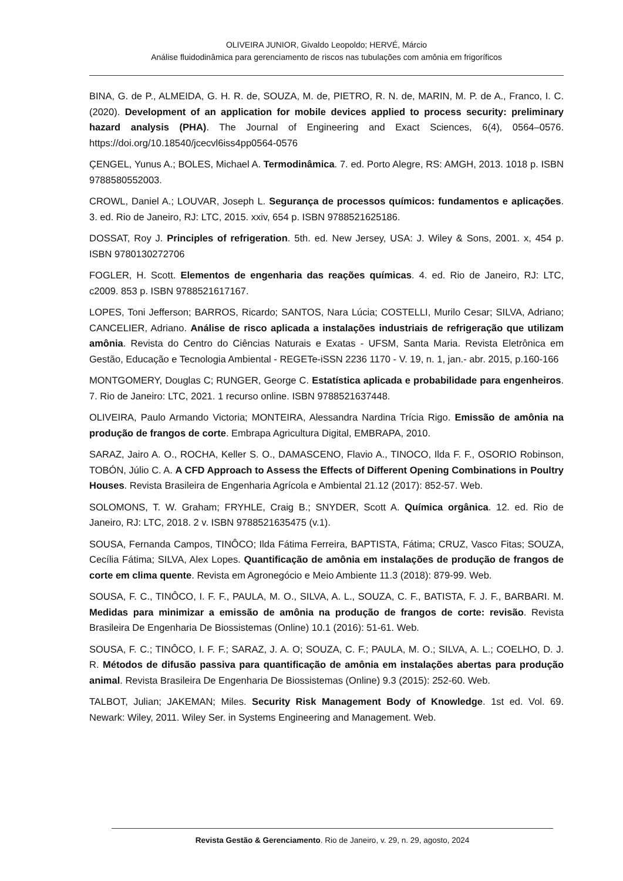OLIVEIRA JUNIOR, Givaldo Leopoldo; HERVÉ, Márcio
Análise fluidodinâmica para gerenciamento de riscos nas tubulações com amônia em frigoríficos
BINA, G. de P., ALMEIDA, G. H. R. de, SOUZA, M. de, PIETRO, R. N. de, MARIN, M. P. de A., Franco, I. C. (2020). Development of an application for mobile devices applied to process security: preliminary hazard analysis (PHA). The Journal of Engineering and Exact Sciences, 6(4), 0564–0576. https://doi.org/10.18540/jcecvl6iss4pp0564-0576
ÇENGEL, Yunus A.; BOLES, Michael A. Termodinâmica. 7. ed. Porto Alegre, RS: AMGH, 2013. 1018 p. ISBN 9788580552003.
CROWL, Daniel A.; LOUVAR, Joseph L. Segurança de processos químicos: fundamentos e aplicações. 3. ed. Rio de Janeiro, RJ: LTC, 2015. xxiv, 654 p. ISBN 9788521625186.
DOSSAT, Roy J. Principles of refrigeration. 5th. ed. New Jersey, USA: J. Wiley & Sons, 2001. x, 454 p. ISBN 9780130272706
FOGLER, H. Scott. Elementos de engenharia das reações químicas. 4. ed. Rio de Janeiro, RJ: LTC, c2009. 853 p. ISBN 9788521617167.
LOPES, Toni Jefferson; BARROS, Ricardo; SANTOS, Nara Lúcia; COSTELLI, Murilo Cesar; SILVA, Adriano; CANCELIER, Adriano. Análise de risco aplicada a instalações industriais de refrigeração que utilizam amônia. Revista do Centro do Ciências Naturais e Exatas - UFSM, Santa Maria. Revista Eletrônica em Gestão, Educação e Tecnologia Ambiental - REGETe-iSSN 2236 1170 - V. 19, n. 1, jan.- abr. 2015, p.160-166
MONTGOMERY, Douglas C; RUNGER, George C. Estatística aplicada e probabilidade para engenheiros. 7. Rio de Janeiro: LTC, 2021. 1 recurso online. ISBN 9788521637448.
OLIVEIRA, Paulo Armando Victoria; MONTEIRA, Alessandra Nardina Trícia Rigo. Emissão de amônia na produção de frangos de corte. Embrapa Agricultura Digital, EMBRAPA, 2010.
SARAZ, Jairo A. O., ROCHA, Keller S. O., DAMASCENO, Flavio A., TINOCO, Ilda F. F., OSORIO Robinson, TOBÓN, Júlio C. A. A CFD Approach to Assess the Effects of Different Opening Combinations in Poultry Houses. Revista Brasileira de Engenharia Agrícola e Ambiental 21.12 (2017): 852-57. Web.
SOLOMONS, T. W. Graham; FRYHLE, Craig B.; SNYDER, Scott A. Química orgânica. 12. ed. Rio de Janeiro, RJ: LTC, 2018. 2 v. ISBN 9788521635475 (v.1).
SOUSA, Fernanda Campos, TINÔCO; Ilda Fátima Ferreira, BAPTISTA, Fátima; CRUZ, Vasco Fitas; SOUZA, Cecília Fátima; SILVA, Alex Lopes. Quantificação de amônia em instalações de produção de frangos de corte em clima quente. Revista em Agronegócio e Meio Ambiente 11.3 (2018): 879-99. Web.
SOUSA, F. C., TINÔCO, I. F. F., PAULA, M. O., SILVA, A. L., SOUZA, C. F., BATISTA, F. J. F., BARBARI. M. Medidas para minimizar a emissão de amônia na produção de frangos de corte: revisão. Revista Brasileira De Engenharia De Biossistemas (Online) 10.1 (2016): 51-61. Web.
SOUSA, F. C.; TINÔCO, I. F. F.; SARAZ, J. A. O; SOUZA, C. F.; PAULA, M. O.; SILVA, A. L.; COELHO, D. J. R. Métodos de difusão passiva para quantificação de amônia em instalações abertas para produção animal. Revista Brasileira De Engenharia De Biossistemas (Online) 9.3 (2015): 252-60. Web.
TALBOT, Julian; JAKEMAN; Miles. Security Risk Management Body of Knowledge. 1st ed. Vol. 69. Newark: Wiley, 2011. Wiley Ser. in Systems Engineering and Management. Web.
Revista Gestão & Gerenciamento. Rio de Janeiro, v. 29, n. 29, agosto, 2024